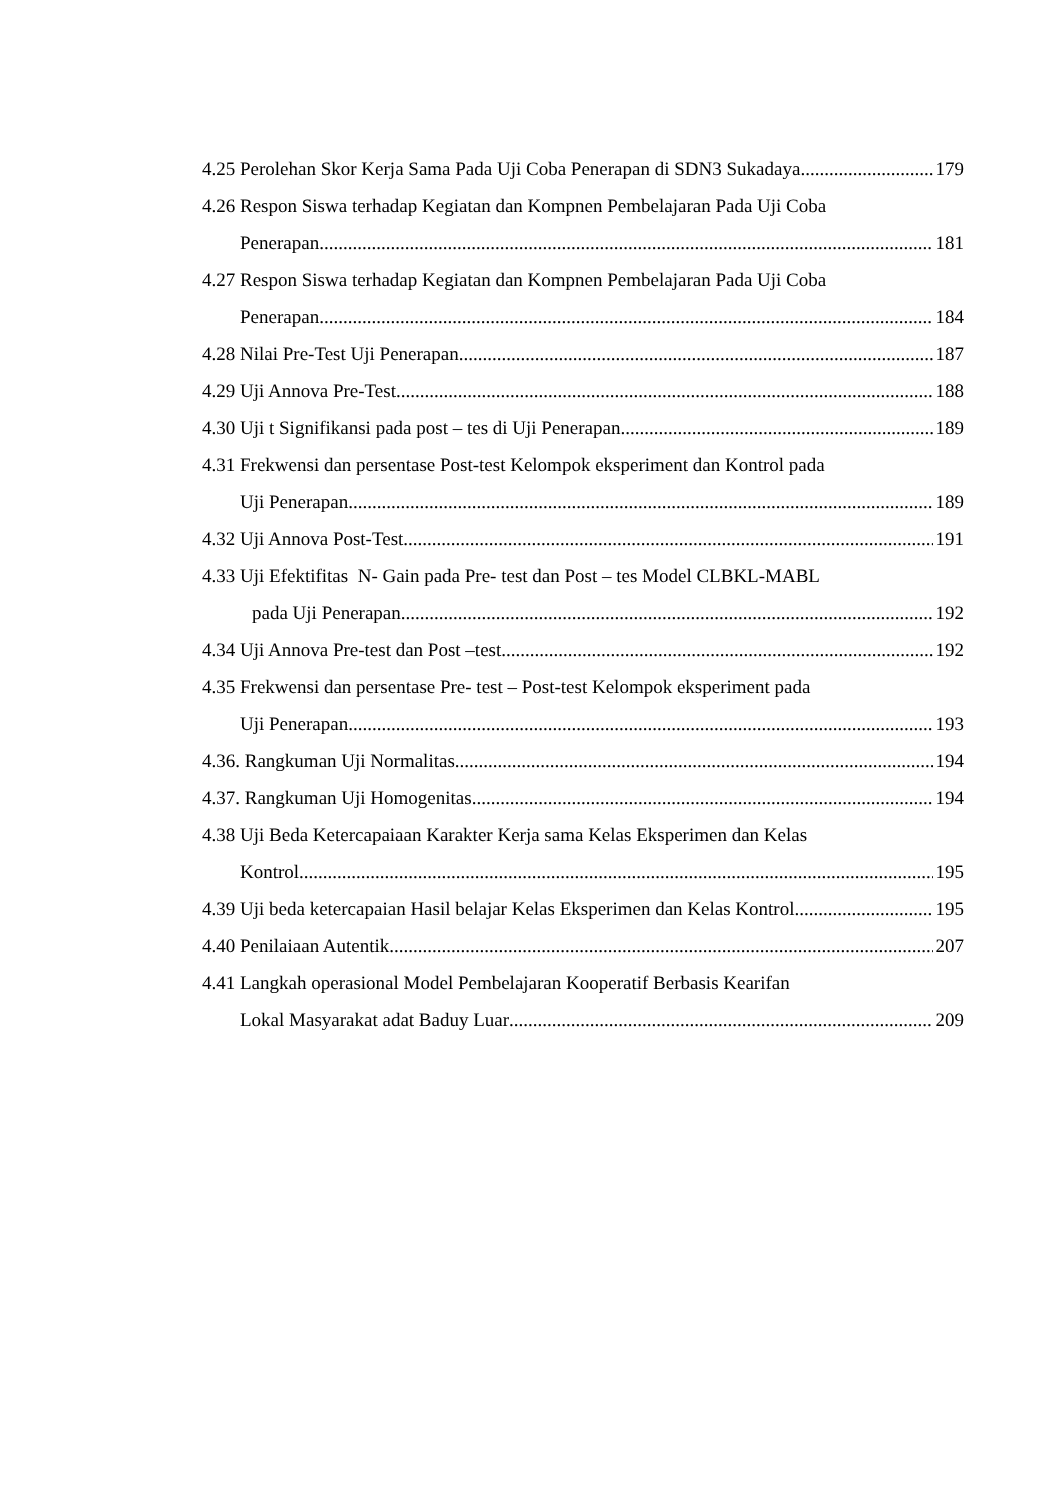4.25 Perolehan Skor Kerja Sama Pada Uji Coba Penerapan di SDN3 Sukadaya 179
4.26 Respon Siswa terhadap Kegiatan dan Kompnen Pembelajaran Pada Uji Coba
Penerapan 181
4.27 Respon Siswa terhadap Kegiatan dan Kompnen Pembelajaran Pada Uji Coba
Penerapan 184
4.28 Nilai Pre-Test Uji Penerapan 187
4.29 Uji Annova Pre-Test 188
4.30 Uji t Signifikansi pada post – tes di Uji Penerapan 189
4.31 Frekwensi dan persentase Post-test Kelompok eksperiment dan Kontrol pada
Uji Penerapan 189
4.32 Uji Annova Post-Test 191
4.33 Uji Efektifitas N- Gain pada Pre- test dan Post – tes Model CLBKL-MABL
pada Uji Penerapan 192
4.34 Uji Annova Pre-test dan Post –test 192
4.35 Frekwensi dan persentase Pre- test – Post-test Kelompok eksperiment pada
Uji Penerapan 193
4.36. Rangkuman Uji Normalitas 194
4.37. Rangkuman Uji Homogenitas 194
4.38 Uji Beda Ketercapaiaan Karakter Kerja sama Kelas Eksperimen dan Kelas
Kontrol 195
4.39 Uji beda ketercapaian Hasil belajar Kelas Eksperimen dan Kelas Kontrol 195
4.40 Penilaiaan Autentik 207
4.41 Langkah operasional Model Pembelajaran Kooperatif Berbasis Kearifan
Lokal Masyarakat adat Baduy Luar 209